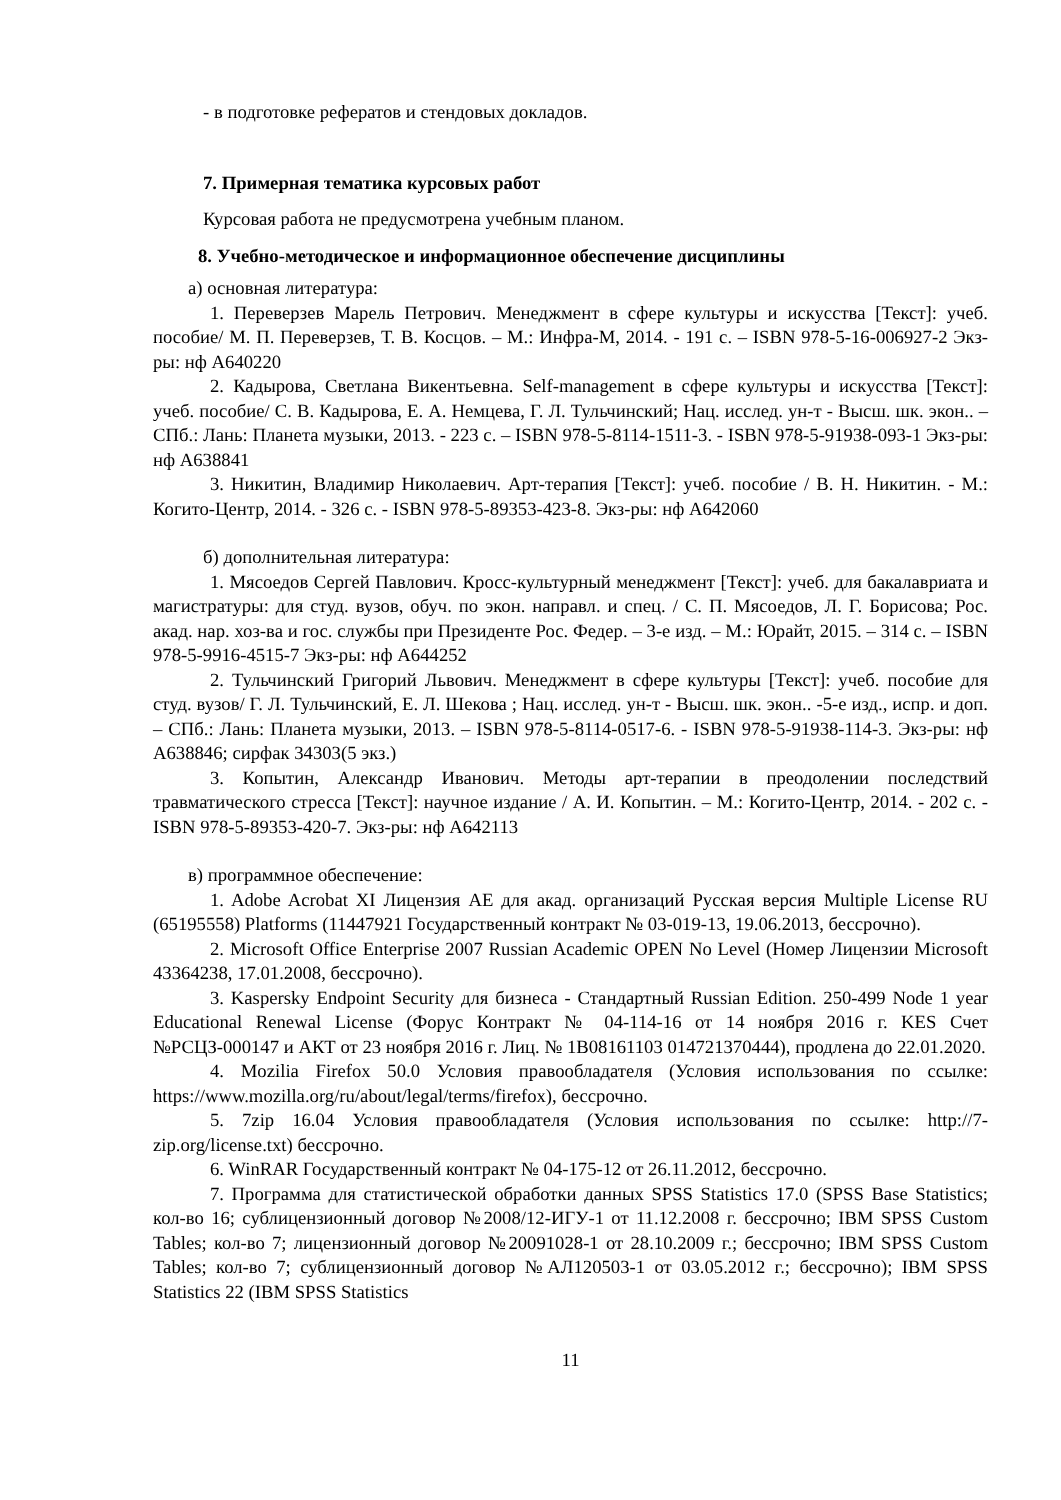- в подготовке рефератов и стендовых докладов.
7. Примерная тематика курсовых работ
Курсовая работа не предусмотрена учебным планом.
8. Учебно-методическое и информационное обеспечение дисциплины
а) основная литература:
1. Переверзев Марель Петрович. Менеджмент в сфере культуры и искусства [Текст]: учеб. пособие/ М. П. Переверзев, Т. В. Косцов. – М.: Инфра-М, 2014. - 191 с. – ISBN 978-5-16-006927-2 Экз-ры: нф A640220
2. Кадырова, Светлана Викентьевна. Self-management в сфере культуры и искусства [Текст]: учеб. пособие/ С. В. Кадырова, Е. А. Немцева, Г. Л. Тульчинский; Нац. исслед. ун-т - Высш. шк. экон.. – СПб.: Лань: Планета музыки, 2013. - 223 с. – ISBN 978-5-8114-1511-3. - ISBN 978-5-91938-093-1 Экз-ры: нф A638841
3. Никитин, Владимир Николаевич. Арт-терапия [Текст]: учеб. пособие / В. Н. Никитин. - М.: Когито-Центр, 2014. - 326 с. - ISBN 978-5-89353-423-8. Экз-ры: нф A642060
б) дополнительная литература:
1. Мясоедов Сергей Павлович. Кросс-культурный менеджмент [Текст]: учеб. для бакалавриата и магистратуры: для студ. вузов, обуч. по экон. направл. и спец. / С. П. Мясоедов, Л. Г. Борисова; Рос. акад. нар. хоз-ва и гос. службы при Президенте Рос. Федер. – 3-е изд. – М.: Юрайт, 2015. – 314 с. – ISBN 978-5-9916-4515-7 Экз-ры: нф A644252
2. Тульчинский Григорий Львович. Менеджмент в сфере культуры [Текст]: учеб. пособие для студ. вузов/ Г. Л. Тульчинский, Е. Л. Шекова ; Нац. исслед. ун-т - Высш. шк. экон.. -5-е изд., испр. и доп. – СПб.: Лань: Планета музыки, 2013. – ISBN 978-5-8114-0517-6. - ISBN 978-5-91938-114-3. Экз-ры: нф A638846; сирфак 34303(5 экз.)
3. Копытин, Александр Иванович. Методы арт-терапии в преодолении последствий травматического стресса [Текст]: научное издание / А. И. Копытин. – М.: Когито-Центр, 2014. - 202 с. - ISBN 978-5-89353-420-7. Экз-ры: нф A642113
в) программное обеспечение:
1. Adobe Acrobat XI Лицензия AE для акад. организаций Русская версия Multiple License RU (65195558) Platforms (11447921 Государственный контракт № 03-019-13, 19.06.2013, бессрочно).
2. Microsoft Office Enterprise 2007 Russian Academic OPEN No Level (Номер Лицензии Microsoft 43364238, 17.01.2008, бессрочно).
3. Kaspersky Endpoint Security для бизнеса - Стандартный Russian Edition. 250-499 Node 1 year Educational Renewal License (Форус Контракт № 04-114-16 от 14 ноября 2016 г. KES Счет №РСЦЗ-000147 и АКТ от 23 ноября 2016 г. Лиц. № 1B08161103 014721370444), продлена до 22.01.2020.
4. Mozilia Firefox 50.0 Условия правообладателя (Условия использования по ссылке: https://www.mozilla.org/ru/about/legal/terms/firefox), бессрочно.
5. 7zip 16.04 Условия правообладателя (Условия использования по ссылке: http://7-zip.org/license.txt) бессрочно.
6. WinRAR Государственный контракт № 04-175-12 от 26.11.2012, бессрочно.
7. Программа для статистической обработки данных SPSS Statistics 17.0 (SPSS Base Statistics; кол-во 16; сублицензионный договор №2008/12-ИГУ-1 от 11.12.2008 г. бессрочно; IBM SPSS Custom Tables; кол-во 7; лицензионный договор №20091028-1 от 28.10.2009 г.; бессрочно; IBM SPSS Custom Tables; кол-во 7; сублицензионный договор №АЛ120503-1 от 03.05.2012 г.; бессрочно); IBM SPSS Statistics 22 (IBM SPSS Statistics
11